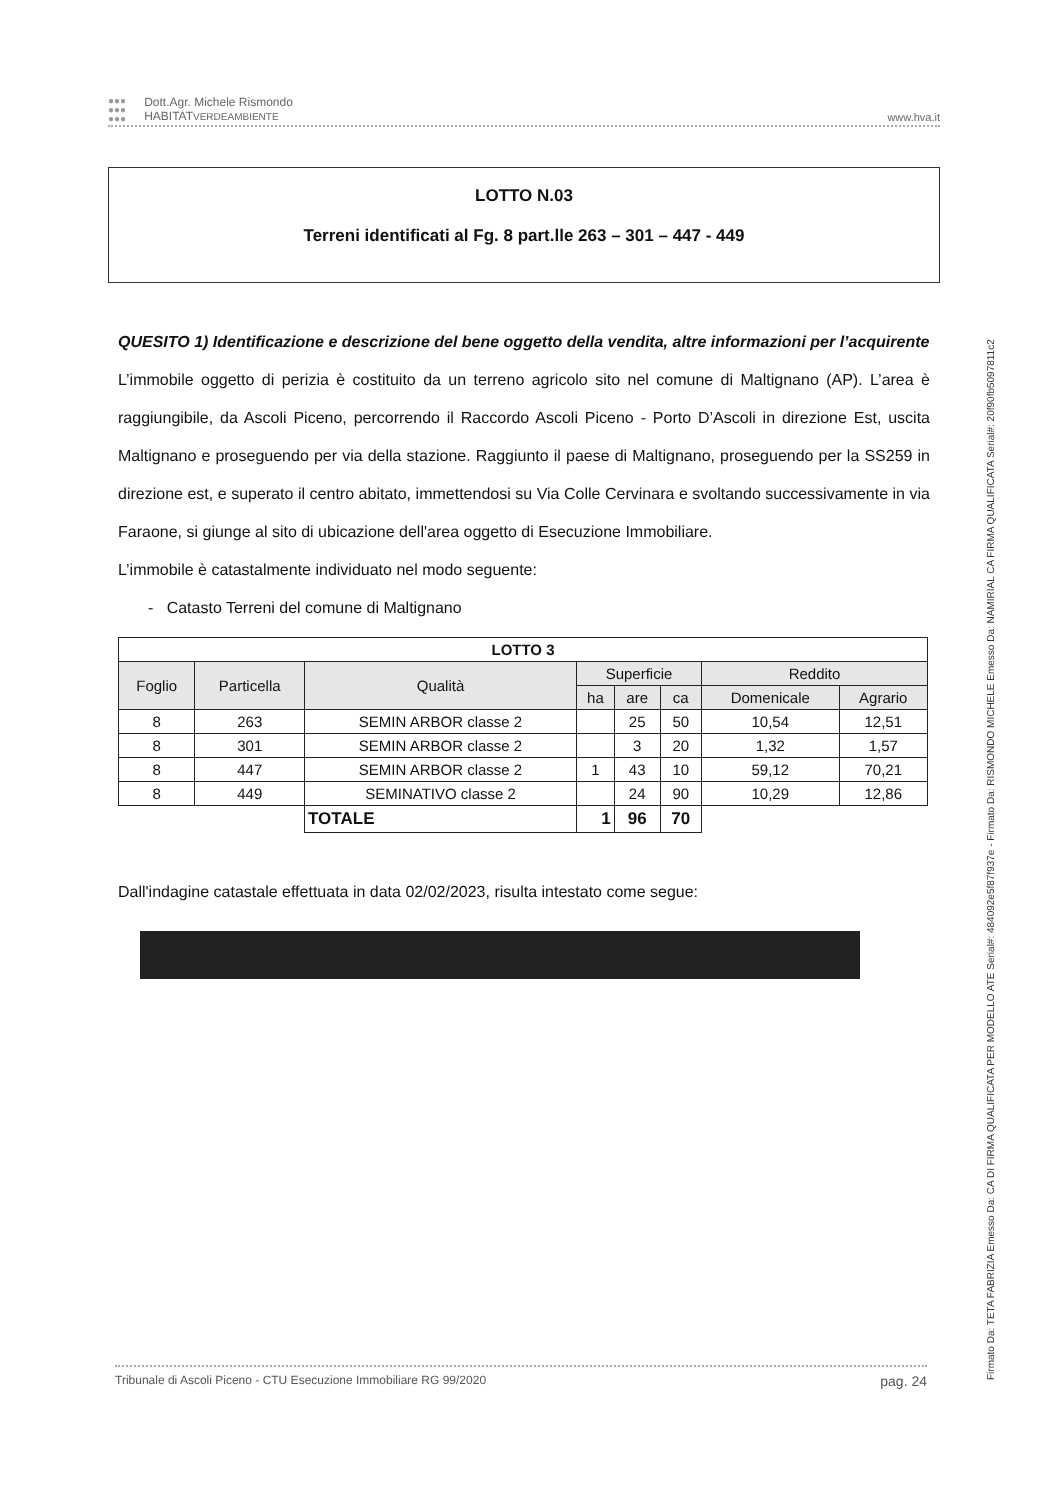●●●
●●●
●●●
Dott.Agr. Michele Rismondo
HABITATVERDEAMBIENTE
www.hva.it
LOTTO N.03
Terreni identificati al Fg. 8 part.lle 263 – 301 – 447 - 449
QUESITO 1) Identificazione e descrizione del bene oggetto della vendita, altre informazioni per l’acquirente
L’immobile oggetto di perizia è costituito da un terreno agricolo sito nel comune di Maltignano (AP). L’area è raggiungibile, da Ascoli Piceno, percorrendo il Raccordo Ascoli Piceno - Porto D’Ascoli in direzione Est, uscita Maltignano e proseguendo per via della stazione. Raggiunto il paese di Maltignano, proseguendo per la SS259 in direzione est, e superato il centro abitato, immettendosi su Via Colle Cervinara e svoltando successivamente in via Faraone, si giunge al sito di ubicazione dell'area oggetto di Esecuzione Immobiliare.
L’immobile è catastalmente individuato nel modo seguente:
- Catasto Terreni del comune di Maltignano
| LOTTO 3 | | | | | | | |
| --- | --- | --- | --- | --- | --- | --- | --- |
| Foglio | Particella | Qualità | Superficie | | | Reddito | |
| | | | ha | are | ca | Domenicale | Agrario |
| 8 | 263 | SEMIN ARBOR classe 2 | | 25 | 50 | 10,54 | 12,51 |
| 8 | 301 | SEMIN ARBOR classe 2 | | 3 | 20 | 1,32 | 1,57 |
| 8 | 447 | SEMIN ARBOR classe 2 | 1 | 43 | 10 | 59,12 | 70,21 |
| 8 | 449 | SEMINATIVO classe 2 | | 24 | 90 | 10,29 | 12,86 |
| | | TOTALE | 1 | 96 | 70 | | |
Dall'indagine catastale effettuata in data 02/02/2023, risulta intestato come segue:
Tribunale di Ascoli Piceno - CTU Esecuzione Immobiliare RG 99/2020 pag. 24
Firmato Da: TETA FABRIZIA Emesso Da: CA DI FIRMA QUALIFICATA PER MODELLO ATE Serial#: 484092e5f87f937e - Firmato Da: RISMONDO MICHELE Emesso Da: NAMIRIAL CA FIRMA QUALIFICATA Serial#: 20f90fb5097811c2